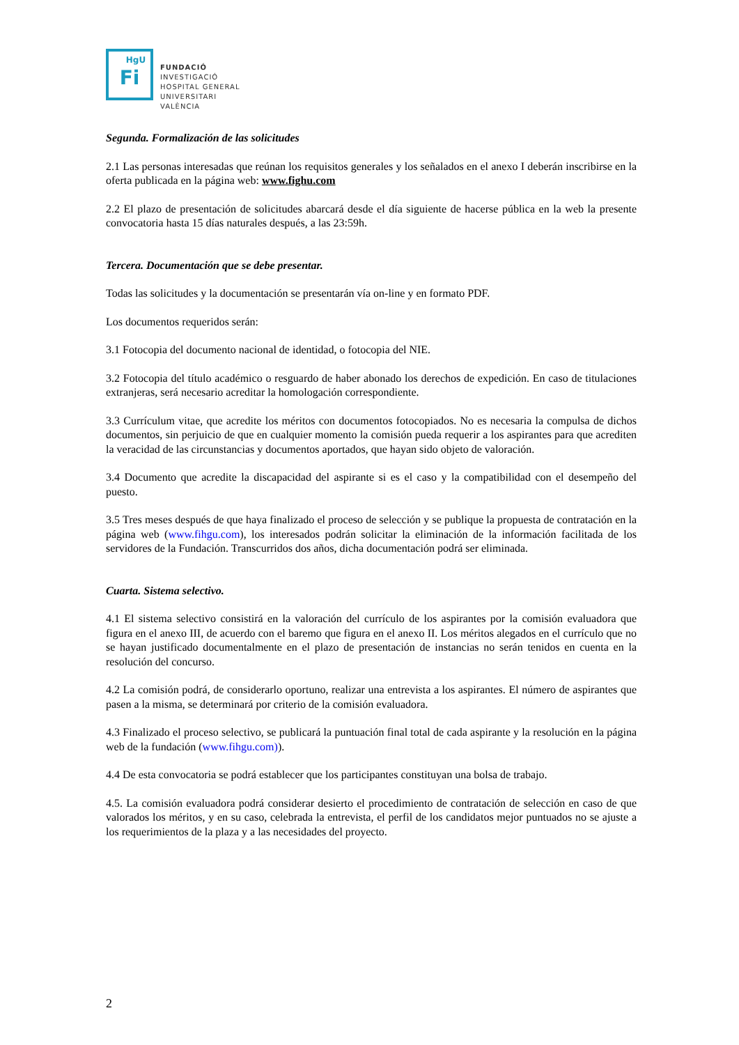HgU
Fi
FUNDACIÓ
INVESTIGACIÓ
HOSPITAL GENERAL
UNIVERSITARI
VALÈNCIA
Segunda. Formalización de las solicitudes
2.1 Las personas interesadas que reúnan los requisitos generales y los señalados en el anexo I deberán inscribirse en la oferta publicada en la página web: www.fighu.com
2.2 El plazo de presentación de solicitudes abarcará desde el día siguiente de hacerse pública en la web la presente convocatoria hasta 15 días naturales después, a las 23:59h.
Tercera. Documentación que se debe presentar.
Todas las solicitudes y la documentación se presentarán vía on-line y en formato PDF.
Los documentos requeridos serán:
3.1 Fotocopia del documento nacional de identidad, o fotocopia del NIE.
3.2 Fotocopia del título académico o resguardo de haber abonado los derechos de expedición. En caso de titulaciones extranjeras, será necesario acreditar la homologación correspondiente.
3.3 Currículum vitae, que acredite los méritos con documentos fotocopiados. No es necesaria la compulsa de dichos documentos, sin perjuicio de que en cualquier momento la comisión pueda requerir a los aspirantes para que acrediten la veracidad de las circunstancias y documentos aportados, que hayan sido objeto de valoración.
3.4 Documento que acredite la discapacidad del aspirante si es el caso y la compatibilidad con el desempeño del puesto.
3.5 Tres meses después de que haya finalizado el proceso de selección y se publique la propuesta de contratación en la página web (www.fihgu.com), los interesados podrán solicitar la eliminación de la información facilitada de los servidores de la Fundación. Transcurridos dos años, dicha documentación podrá ser eliminada.
Cuarta. Sistema selectivo.
4.1 El sistema selectivo consistirá en la valoración del currículo de los aspirantes por la comisión evaluadora que figura en el anexo III, de acuerdo con el baremo que figura en el anexo II. Los méritos alegados en el currículo que no se hayan justificado documentalmente en el plazo de presentación de instancias no serán tenidos en cuenta en la resolución del concurso.
4.2 La comisión podrá, de considerarlo oportuno, realizar una entrevista a los aspirantes. El número de aspirantes que pasen a la misma, se determinará por criterio de la comisión evaluadora.
4.3 Finalizado el proceso selectivo, se publicará la puntuación final total de cada aspirante y la resolución en la página web de la fundación (www.fihgu.com)).
4.4 De esta convocatoria se podrá establecer que los participantes constituyan una bolsa de trabajo.
4.5. La comisión evaluadora podrá considerar desierto el procedimiento de contratación de selección en caso de que valorados los méritos, y en su caso, celebrada la entrevista, el perfil de los candidatos mejor puntuados no se ajuste a los requerimientos de la plaza y a las necesidades del proyecto.
2